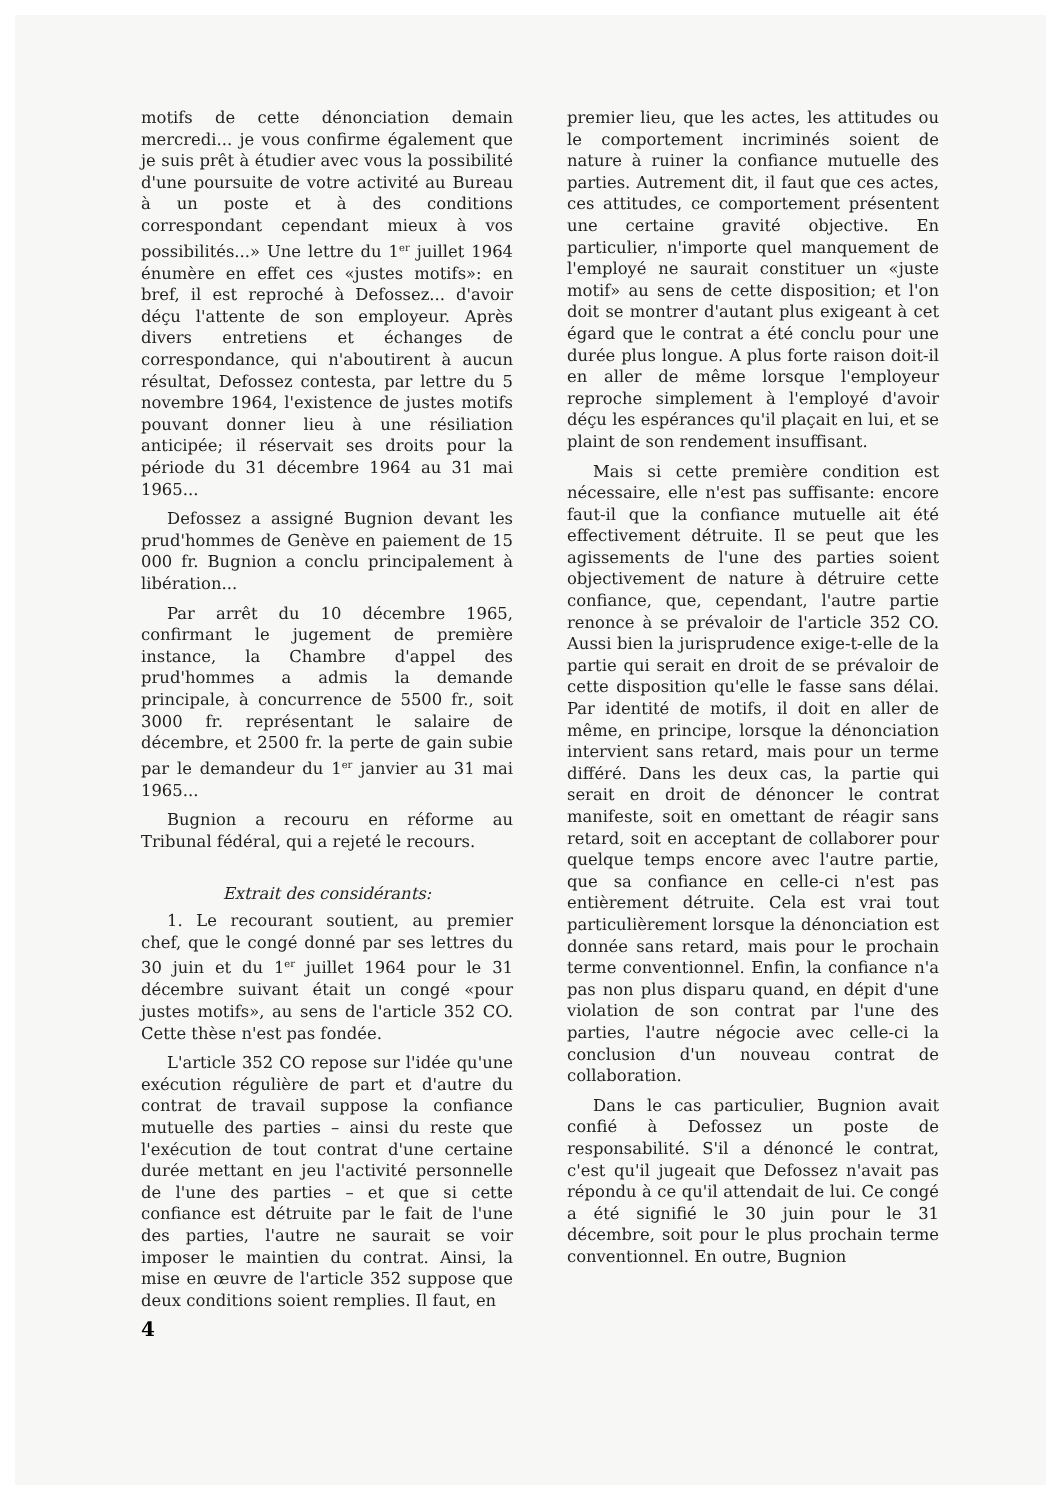motifs de cette dénonciation demain mercredi... je vous confirme également que je suis prêt à étudier avec vous la possibilité d'une poursuite de votre activité au Bureau à un poste et à des conditions correspondant cependant mieux à vos possibilités...» Une lettre du 1<sup>er</sup> juillet 1964 énumère en effet ces «justes motifs»: en bref, il est reproché à Defossez... d'avoir déçu l'attente de son employeur. Après divers entretiens et échanges de correspondance, qui n'aboutirent à aucun résultat, Defossez contesta, par lettre du 5 novembre 1964, l'existence de justes motifs pouvant donner lieu à une résiliation anticipée; il réservait ses droits pour la période du 31 décembre 1964 au 31 mai 1965...
Defossez a assigné Bugnion devant les prud'hommes de Genève en paiement de 15 000 fr. Bugnion a conclu principalement à libération...
Par arrêt du 10 décembre 1965, confirmant le jugement de première instance, la Chambre d'appel des prud'hommes a admis la demande principale, à concurrence de 5500 fr., soit 3000 fr. représentant le salaire de décembre, et 2500 fr. la perte de gain subie par le demandeur du 1<sup>er</sup> janvier au 31 mai 1965...
Bugnion a recouru en réforme au Tribunal fédéral, qui a rejeté le recours.
Extrait des considérants:
1. Le recourant soutient, au premier chef, que le congé donné par ses lettres du 30 juin et du 1<sup>er</sup> juillet 1964 pour le 31 décembre suivant était un congé «pour justes motifs», au sens de l'article 352 CO. Cette thèse n'est pas fondée.
L'article 352 CO repose sur l'idée qu'une exécution régulière de part et d'autre du contrat de travail suppose la confiance mutuelle des parties – ainsi du reste que l'exécution de tout contrat d'une certaine durée mettant en jeu l'activité personnelle de l'une des parties – et que si cette confiance est détruite par le fait de l'une des parties, l'autre ne saurait se voir imposer le maintien du contrat. Ainsi, la mise en œuvre de l'article 352 suppose que deux conditions soient remplies. Il faut, en
premier lieu, que les actes, les attitudes ou le comportement incriminés soient de nature à ruiner la confiance mutuelle des parties. Autrement dit, il faut que ces actes, ces attitudes, ce comportement présentent une certaine gravité objective. En particulier, n'importe quel manquement de l'employé ne saurait constituer un «juste motif» au sens de cette disposition; et l'on doit se montrer d'autant plus exigeant à cet égard que le contrat a été conclu pour une durée plus longue. A plus forte raison doit-il en aller de même lorsque l'employeur reproche simplement à l'employé d'avoir déçu les espérances qu'il plaçait en lui, et se plaint de son rendement insuffisant.
Mais si cette première condition est nécessaire, elle n'est pas suffisante: encore faut-il que la confiance mutuelle ait été effectivement détruite. Il se peut que les agissements de l'une des parties soient objectivement de nature à détruire cette confiance, que, cependant, l'autre partie renonce à se prévaloir de l'article 352 CO. Aussi bien la jurisprudence exige-t-elle de la partie qui serait en droit de se prévaloir de cette disposition qu'elle le fasse sans délai. Par identité de motifs, il doit en aller de même, en principe, lorsque la dénonciation intervient sans retard, mais pour un terme différé. Dans les deux cas, la partie qui serait en droit de dénoncer le contrat manifeste, soit en omettant de réagir sans retard, soit en acceptant de collaborer pour quelque temps encore avec l'autre partie, que sa confiance en celle-ci n'est pas entièrement détruite. Cela est vrai tout particulièrement lorsque la dénonciation est donnée sans retard, mais pour le prochain terme conventionnel. Enfin, la confiance n'a pas non plus disparu quand, en dépit d'une violation de son contrat par l'une des parties, l'autre négocie avec celle-ci la conclusion d'un nouveau contrat de collaboration.
Dans le cas particulier, Bugnion avait confié à Defossez un poste de responsabilité. S'il a dénoncé le contrat, c'est qu'il jugeait que Defossez n'avait pas répondu à ce qu'il attendait de lui. Ce congé a été signifié le 30 juin pour le 31 décembre, soit pour le plus prochain terme conventionnel. En outre, Bugnion
4